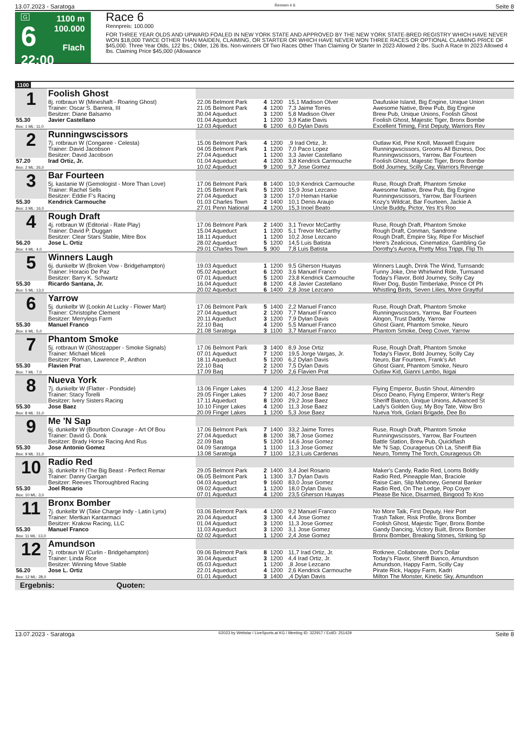13.07.2023 - Saratoga Rennen # 6 Seite 8
G
6
22:00
1100 m
100.000
Flach
Race 6
Rennpreis: 100.000
FOR THREE YEAR OLDS AND UPWARD FOALED IN NEW YORK STATE AND APPROVED BY THE NEW YORK STATE-BRED REGISTRY WHICH HAVE NEVER WON $18,000 TWICE OTHER THAN MAIDEN, CLAIMING, OR STARTER OR WHICH HAVE NEVER WON THREE RACES OR OPTIONAL CLAIMING PRICE OF $45,000. Three Year Olds, 122 lbs.; Older, 126 lbs. Non-winners Of Two Races Other Than Claiming Or Starter In 2023 Allowed 2 lbs. Such A Race In 2023 Allowed 4 lbs. Claiming Price $45,000 (Allowance
1100
| 1 | Foolish Ghost | | | | | |
| | 8j. rotbraun W (Mineshaft - Roaring Ghost) Trainer: Oscar S. Barrera, III Besitzer: Diane Balsamo | 22.06 Belmont Park 21.05 Belmont Park 30.04 Aqueduct | 4 4 3 | 1200 1200 1200 | 15,1 Madison Olver 7,3 Jaime Torres 5,8 Madison Olver | Daufuskie Island, Big Engine, Unique Union Awesome Native, Brew Pub, Big Engine Brew Pub, Unique Unions, Foolish Ghost |
| 55.30 Box: 1 ML: 11,0 | Javier Castellano | 01.04 Aqueduct 12.03 Aqueduct | 1 6 | 1200 1200 | 3,9 Katie Davis 6,0 Dylan Davis | Foolish Ghost, Majestic Tiger, Bronx Bombe Excellent Timing, First Deputy, Warriors Rev |
| 2 | Runningwscissors | | | | | |
| | 7j. rotbraun W (Congaree - Celesta) Trainer: David Jacobson Besitzer: David Jacobson | 15.06 Belmont Park 04.05 Belmont Park 27.04 Aqueduct | 4 1 1 | 1200 1200 1200 | ,9 Irad Ortiz, Jr. 7,0 Paco Lopez 3,3 Javier Castellano | Outlaw Kid, Pine Knoll, Maxwell Esquire Runningwscissors, Grooms All Bizness, Doc Runningwscissors, Yarrow, Bar Fourteen |
| 57.20 Box: 2 ML: 26,0 | Irad Ortiz, Jr. | 01.04 Aqueduct 10.02 Aqueduct | 4 9 | 1200 1200 | 3,8 Kendrick Carmouche 9,7 Jose Gomez | Foolish Ghost, Majestic Tiger, Bronx Bombe Bold Journey, Scilly Cay, Warriors Revenge |
| 3 | Bar Fourteen | | | | | |
| | 5j. kastanie W (Gemologist - More Than Love) Trainer: Rachel Sells Besitzer: Eddie F's Racing | 17.06 Belmont Park 21.05 Belmont Park 27.04 Aqueduct | 8 5 3 | 1400 1200 1200 | 10,9 Kendrick Carmouche 15,9 Jose Lezcano 17,0 Heman Harkie | Ruse, Rough Draft, Phantom Smoke Awesome Native, Brew Pub, Big Engine Runningwscissors, Yarrow, Bar Fourteen |
| 55.30 Box: 3 ML: 16,0 | Kendrick Carmouche | 01.03 Charles Town 27.01 Penn National | 2 4 | 1400 1200 | 10,1 Denis Araujo 15,3 Inoel Beato | Kozy's Wildcat, Bar Fourteen, Jackie A Uncle Buddy, Pictor, Yes It's Roo |
| 4 | Rough Draft | | | | | |
| | 4j. rotbraun W (Editorial - Rate Play) Trainer: David P. Duggan Besitzer: Clear Stars Stable, Mitre Box | 17.06 Belmont Park 15.04 Aqueduct 18.11 Aqueduct | 2 1 1 | 1400 1200 1200 | 3,1 Trevor McCarthy 5,1 Trevor McCarthy 10,2 Jose Lezcano | Ruse, Rough Draft, Phantom Smoke Rough Draft, Conman, Sandrone Rough Draft, Empire Sky, Ripe For Mischief |
| 56.20 Box: 4 ML: 4,0 | Jose L. Ortiz | 28.02 Aqueduct 29.01 Charles Town | 5 5 | 1200 900 | 14,5 Luis Batista 7,8 Luis Batista | Here's Zealicious, Cinematize, Gambling Ge Dorothy's Aurora, Pretty Miss Trippi, Flip Th |
| 5 | Winners Laugh | | | | | |
| | 6j. dunkelbr W (Broken Vow - Bridgehampton) Trainer: Horacio De Paz Besitzer: Barry K. Schwartz | 19.03 Aqueduct 05.02 Aqueduct 07.01 Aqueduct | 1 6 5 | 1200 1200 1200 | 9,5 Gherson Huayas 3,6 Manuel Franco 23,8 Kendrick Carmouche | Winners Laugh, Drink The Wind, Turnsandc Funny Joke, One Whirlwind Ride, Turnsand Today's Flavor, Bold Journey, Scilly Cay |
| 55.30 Box: 5 ML: 13,0 | Ricardo Santana, Jr. | 16.04 Aqueduct 20.02 Aqueduct | 8 6 | 1200 1400 | 4,8 Javier Castellano 2,8 Jose Lezcano | River Dog, Bustin Timberlake, Prince Of Ph Whistling Birds, Seven Lilies, More Graytful |
| 6 | Yarrow | | | | | |
| | 5j. dunkelbr W (Lookin At Lucky - Flower Mart) Trainer: Christophe Clement Besitzer: Merrylegs Farm | 17.06 Belmont Park 27.04 Aqueduct 20.11 Aqueduct | 5 2 3 | 1400 1200 1200 | 2,2 Manuel Franco 7,7 Manuel Franco 7,9 Dylan Davis | Ruse, Rough Draft, Phantom Smoke Runningwscissors, Yarrow, Bar Fourteen Alogon, Trust Daddy, Yarrow |
| 55.30 Box: 6 ML: 5,0 | Manuel Franco | 22.10 Baq 21.08 Saratoga | 4 3 | 1200 1100 | 5,5 Manuel Franco 3,7 Manuel Franco | Ghost Giant, Phantom Smoke, Neuro Phantom Smoke, Deep Cover, Yarrow |
| 7 | Phantom Smoke | | | | | |
| | 5j. rotbraun W (Ghostzapper - Smoke Signals) Trainer: Michael Miceli Besitzer: Roman, Lawrence P., Anthon | 17.06 Belmont Park 07.01 Aqueduct 18.11 Aqueduct | 3 7 5 | 1400 1200 1200 | 8,9 Jose Ortiz 19,5 Jorge Vargas, Jr. 6,2 Dylan Davis | Ruse, Rough Draft, Phantom Smoke Today's Flavor, Bold Journey, Scilly Cay Neuro, Bar Fourteen, Frank's Art |
| 55.30 Box: 7 ML: 7,0 | Flavien Prat | 22.10 Baq 17.09 Baq | 2 7 | 1200 1200 | 7,5 Dylan Davis 2,6 Flavien Prat | Ghost Giant, Phantom Smoke, Neuro Outlaw Kid, Gianni Lambo, Ikigai |
| 8 | Nueva York | | | | | |
| | 7j. dunkelbr W (Flatter - Pondside) Trainer: Stacy Torelli Besitzer: Ivery Sisters Racing | 13.06 Finger Lakes 29.05 Finger Lakes 17.11 Aqueduct | 4 7 8 | 1200 1200 1200 | 41,2 Jose Baez 40,7 Jose Baez 29,2 Jose Baez | Flying Emperor, Bustin Shout, Almendro Disco Deano, Flying Emperor, Writer's Regr Sheriff Bianco, Unique Unions, Advanced St |
| 55.30 Box: 8 ML: 31,0 | Jose Baez | 10.10 Finger Lakes 20.09 Finger Lakes | 4 1 | 1200 1200 | 11,3 Jose Baez 5,3 Jose Baez | Lady's Golden Guy, My Boy Tate, Wow Bro Nueva York, Golani Brigade, Dee Bo |
| 9 | Me 'N Sap | | | | | |
| | 6j. dunkelbr W (Bourbon Courage - Art Of Bou Trainer: David G. Donk Besitzer: Brady Horse Racing And Rus | 17.06 Belmont Park 27.04 Aqueduct 22.09 Baq | 7 8 5 | 1400 1200 1200 | 33,2 Jaime Torres 38,7 Jose Gomez 14,6 Jose Gomez | Ruse, Rough Draft, Phantom Smoke Runningwscissors, Yarrow, Bar Fourteen Battle Station, Brew Pub, Quickflash |
| 55.30 Box: 9 ML: 31,0 | Jose Antonio Gomez | 04.09 Saratoga 13.08 Saratoga | 1 7 | 1100 1100 | 11,3 Jose Gomez 12,3 Luis Cardenas | Me 'N Sap, Courageous Oh La, Sheriff Bia Neuro, Tommy The Torch, Courageous Oh |
| 10 | Radio Red | | | | | |
| | 3j. dunkelbr H (The Big Beast - Perfect Remar Trainer: Danny Gargan Besitzer: Reeves Thoroughbred Racing | 29.05 Belmont Park 06.05 Belmont Park 04.03 Aqueduct | 2 1 9 | 1400 1300 1600 | 3,4 Joel Rosario 3,7 Dylan Davis 83,0 Jose Gomez | Maker's Candy, Radio Red, Looms Boldly Radio Red, Pineapple Man, Braciole Raise Cain, Slip Mahoney, General Banker |
| 55.30 Box: 10 ML: 3,0 | Joel Rosario | 09.02 Aqueduct 07.01 Aqueduct | 1 4 | 1200 1200 | 18,0 Dylan Davis 23,5 Gherson Huayas | Radio Red, On The Ledge, Pop Coyer Please Be Nice, Disarmed, Bingood To Kno |
| 11 | Bronx Bomber | | | | | |
| | 7j. dunkelbr W (Take Charge Indy - Latin Lynx) Trainer: Mertkan Kantarmaci Besitzer: Krakow Racing, LLC | 03.06 Belmont Park 20.04 Aqueduct 01.04 Aqueduct | 4 3 3 | 1200 1300 1200 | 9,2 Manuel Franco 4,4 Jose Gomez 11,3 Jose Gomez | No More Talk, First Deputy, Heir Port Trash Talker, Risk Profile, Bronx Bomber Foolish Ghost, Majestic Tiger, Bronx Bombe |
| 55.30 Box: 11 ML: 13,0 | Manuel Franco | 11.03 Aqueduct 02.02 Aqueduct | 3 1 | 1200 1200 | 3,1 Jose Gomez 2,4 Jose Gomez | Gandy Dancing, Victory Built, Bronx Bomber Bronx Bomber, Breaking Stones, Striking Sp |
| 12 | Amundson | | | | | |
| | 7j. rotbraun W (Curlin - Bridgehampton) Trainer: Linda Rice Besitzer: Winning Move Stable | 09.06 Belmont Park 30.04 Aqueduct 05.03 Aqueduct | 8 3 1 | 1200 1200 1200 | 11,7 Irad Ortiz, Jr. 4,4 Irad Ortiz, Jr. ,8 Jose Lezcano | Rotknee, Collaborate, Dot's Dollar Today's Flavor, Sheriff Bianco, Amundson Amundson, Happy Farm, Scilly Cay |
| 56.20 Box: 12 ML: 28,0 | Jose L. Ortiz | 22.01 Aqueduct 01.01 Aqueduct | 4 3 | 1200 1400 | 2,6 Kendrick Carmouche ,4 Dylan Davis | Pirate Rick, Happy Farm, Kadri Milton The Monster, Kinetic Sky, Amundson |
Ergebnis: Quoten:
13.07.2023 - Saratoga ©2023 by Wettstar / LiveSports.at KG / Meeting ID: 322917 / ExtID: 251429 Seite 8